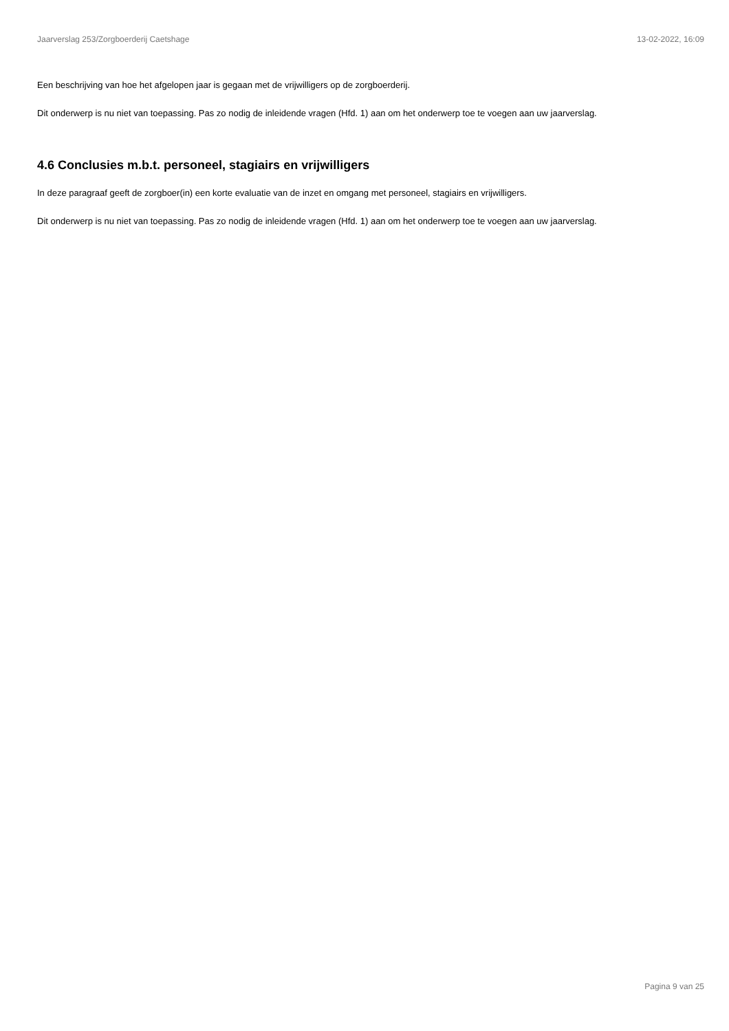Jaarverslag 253/Zorgboerderij Caetshage 13-02-2022, 16:09
Een beschrijving van hoe het afgelopen jaar is gegaan met de vrijwilligers op de zorgboerderij.
Dit onderwerp is nu niet van toepassing. Pas zo nodig de inleidende vragen (Hfd. 1) aan om het onderwerp toe te voegen aan uw jaarverslag.
4.6 Conclusies m.b.t. personeel, stagiairs en vrijwilligers
In deze paragraaf geeft de zorgboer(in) een korte evaluatie van de inzet en omgang met personeel, stagiairs en vrijwilligers.
Dit onderwerp is nu niet van toepassing. Pas zo nodig de inleidende vragen (Hfd. 1) aan om het onderwerp toe te voegen aan uw jaarverslag.
Pagina 9 van 25